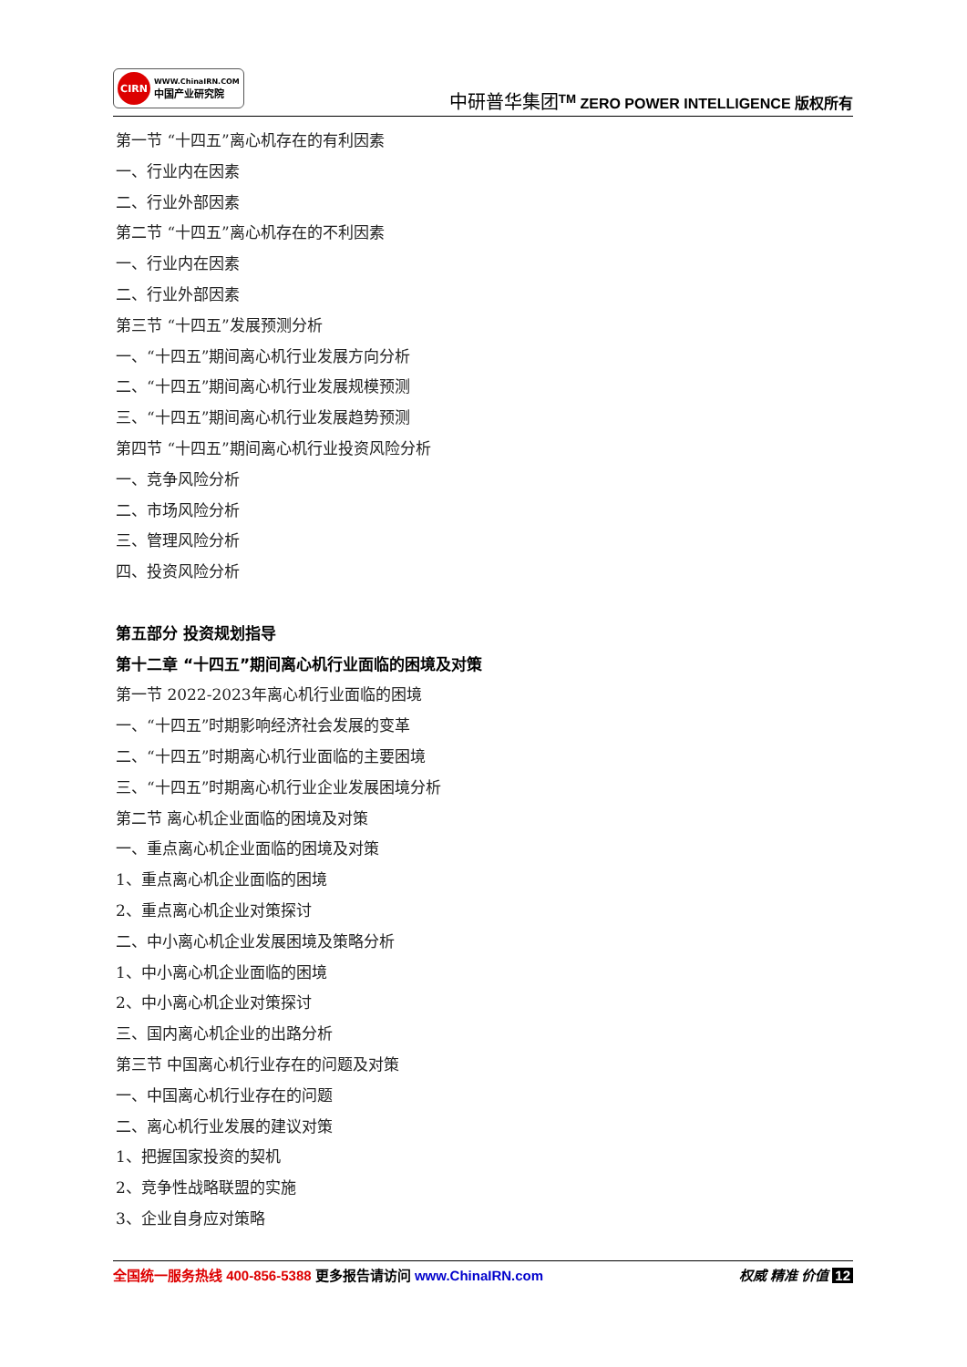CIRN
WWW.ChinaIRN.COM
中国产业研究院
中研普华集团<sup>TM</sup> ZERO POWER INTELLIGENCE 版权所有
第一节 “十四五”离心机存在的有利因素
一、行业内在因素
二、行业外部因素
第二节 “十四五”离心机存在的不利因素
一、行业内在因素
二、行业外部因素
第三节 “十四五”发展预测分析
一、“十四五”期间离心机行业发展方向分析
二、“十四五”期间离心机行业发展规模预测
三、“十四五”期间离心机行业发展趋势预测
第四节 “十四五”期间离心机行业投资风险分析
一、竞争风险分析
二、市场风险分析
三、管理风险分析
四、投资风险分析
第五部分 投资规划指导
第十二章 “十四五”期间离心机行业面临的困境及对策
第一节 2022-2023年离心机行业面临的困境
一、“十四五”时期影响经济社会发展的变革
二、“十四五”时期离心机行业面临的主要困境
三、“十四五”时期离心机行业企业发展困境分析
第二节 离心机企业面临的困境及对策
一、重点离心机企业面临的困境及对策
1、重点离心机企业面临的困境
2、重点离心机企业对策探讨
二、中小离心机企业发展困境及策略分析
1、中小离心机企业面临的困境
2、中小离心机企业对策探讨
三、国内离心机企业的出路分析
第三节 中国离心机行业存在的问题及对策
一、中国离心机行业存在的问题
二、离心机行业发展的建议对策
1、把握国家投资的契机
2、竞争性战略联盟的实施
3、企业自身应对策略
全国统一服务热线 400-856-5388 更多报告请访问 www.ChinaIRN.com
权威 精准 价值 12